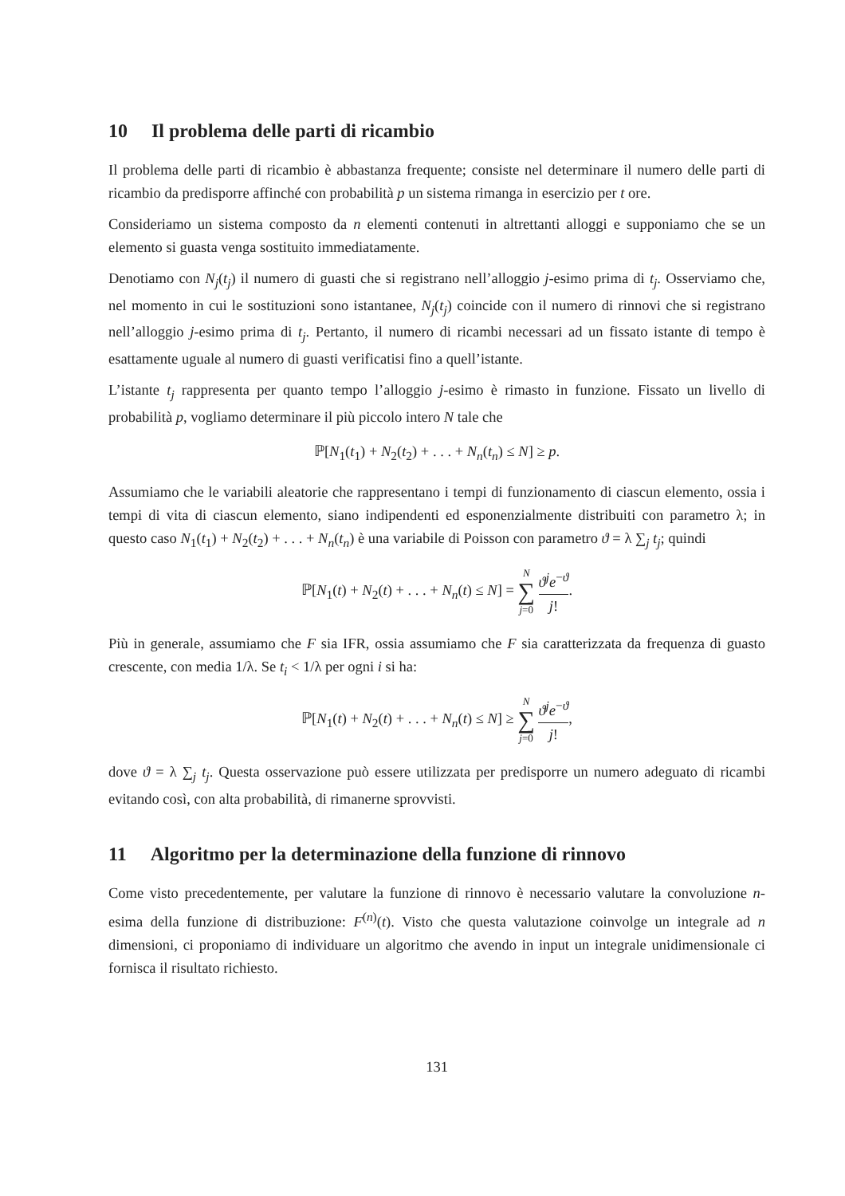10 Il problema delle parti di ricambio
Il problema delle parti di ricambio è abbastanza frequente; consiste nel determinare il numero delle parti di ricambio da predisporre affinché con probabilità p un sistema rimanga in esercizio per t ore.
Consideriamo un sistema composto da n elementi contenuti in altrettanti alloggi e supponiamo che se un elemento si guasta venga sostituito immediatamente.
Denotiamo con N<sub>j</sub>(t<sub>j</sub>) il numero di guasti che si registrano nell’alloggio j-esimo prima di t<sub>j</sub>. Osserviamo che, nel momento in cui le sostituzioni sono istantanee, N<sub>j</sub>(t<sub>j</sub>) coincide con il numero di rinnovi che si registrano nell’alloggio j-esimo prima di t<sub>j</sub>. Pertanto, il numero di ricambi necessari ad un fissato istante di tempo è esattamente uguale al numero di guasti verificatisi fino a quell’istante.
L’istante t<sub>j</sub> rappresenta per quanto tempo l’alloggio j-esimo è rimasto in funzione. Fissato un livello di probabilità p, vogliamo determinare il più piccolo intero N tale che
ℙ[N<sub>1</sub>(t<sub>1</sub>) + N<sub>2</sub>(t<sub>2</sub>) + . . . + N<sub>n</sub>(t<sub>n</sub>) ≤ N] ≥ p.
Assumiamo che le variabili aleatorie che rappresentano i tempi di funzionamento di ciascun elemento, ossia i tempi di vita di ciascun elemento, siano indipendenti ed esponenzialmente distribuiti con parametro λ; in questo caso N<sub>1</sub>(t<sub>1</sub>) + N<sub>2</sub>(t<sub>2</sub>) + . . . + N<sub>n</sub>(t<sub>n</sub>) è una variabile di Poisson con parametro ϑ = λ ∑<sub>j</sub> t<sub>j</sub>; quindi
ℙ[N<sub>1</sub>(t) + N<sub>2</sub>(t) + . . . + N<sub>n</sub>(t) ≤ N] = N ∑ j=0 ϑ<sup>j</sup>e<sup>−ϑ</sup> j!.
Più in generale, assumiamo che F sia IFR, ossia assumiamo che F sia caratterizzata da frequenza di guasto crescente, con media 1/λ. Se t<sub>i</sub> < 1/λ per ogni i si ha:
ℙ[N<sub>1</sub>(t) + N<sub>2</sub>(t) + . . . + N<sub>n</sub>(t) ≤ N] ≥ N ∑ j=0 ϑ<sup>j</sup>e<sup>−ϑ</sup> j!,
dove ϑ = λ ∑<sub>j</sub> t<sub>j</sub>. Questa osservazione può essere utilizzata per predisporre un numero adeguato di ricambi evitando così, con alta probabilità, di rimanerne sprovvisti.
11 Algoritmo per la determinazione della funzione di rinnovo
Come visto precedentemente, per valutare la funzione di rinnovo è necessario valutare la convoluzione n-esima della funzione di distribuzione: F<sup>(n)</sup>(t). Visto che questa valutazione coinvolge un integrale ad n dimensioni, ci proponiamo di individuare un algoritmo che avendo in input un integrale unidimensionale ci fornisca il risultato richiesto.
131